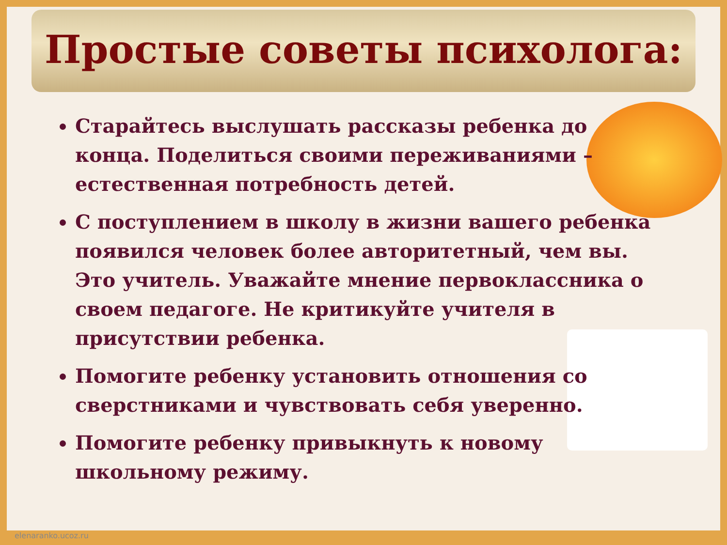Простые советы психолога:
Старайтесь выслушать рассказы ребенка до конца. Поделиться своими переживаниями – естественная потребность детей.
С поступлением в школу в жизни вашего ребенка появился человек более авторитетный, чем вы. Это учитель. Уважайте мнение первоклассника о своем педагоге. Не критикуйте учителя в присутствии ребенка.
Помогите ребенку установить отношения со сверстниками и чувствовать себя уверенно.
Помогите ребенку привыкнуть к новому школьному режиму.
elenaranko.ucoz.ru